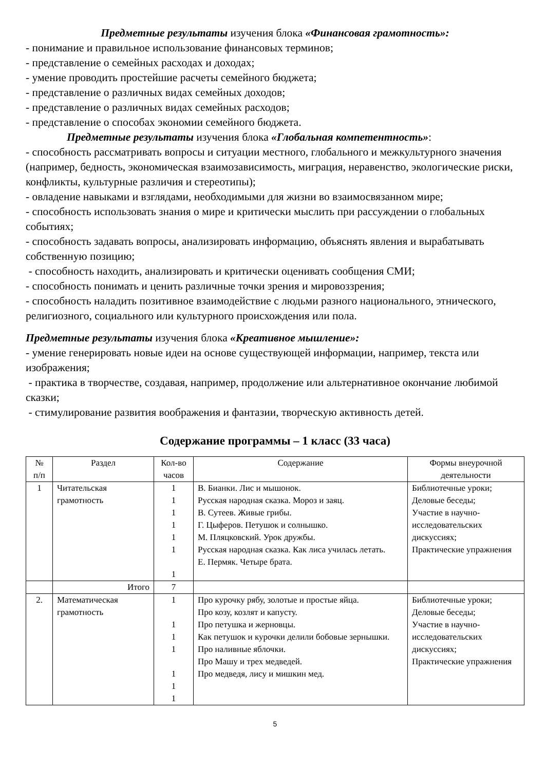Предметные результаты изучения блока «Финансовая грамотность»:
- понимание и правильное использование финансовых терминов;
- представление о семейных расходах и доходах;
- умение проводить простейшие расчеты семейного бюджета;
- представление о различных видах семейных доходов;
- представление о различных видах семейных расходов;
- представление о способах экономии семейного бюджета.
Предметные результаты изучения блока «Глобальная компетентность»:
- способность рассматривать вопросы и ситуации местного, глобального и межкультурного значения (например, бедность, экономическая взаимозависимость, миграция, неравенство, экологические риски, конфликты, культурные различия и стереотипы);
- овладение навыками и взглядами, необходимыми для жизни во взаимосвязанном мире;
- способность использовать знания о мире и критически мыслить при рассуждении о глобальных событиях;
- способность задавать вопросы, анализировать информацию, объяснять явления и вырабатывать собственную позицию;
- способность находить, анализировать и критически оценивать сообщения СМИ;
- способность понимать и ценить различные точки зрения и мировоззрения;
- способность наладить позитивное взаимодействие с людьми разного национального, этнического, религиозного, социального или культурного происхождения или пола.
Предметные результаты изучения блока «Креативное мышление»:
- умение генерировать новые идеи на основе существующей информации, например, текста или изображения;
- практика в творчестве, создавая, например, продолжение или альтернативное окончание любимой сказки;
- стимулирование развития воображения и фантазии, творческую активность детей.
Содержание программы – 1 класс (33 часа)
| № п/п | Раздел | Кол-во часов | Содержание | Формы внеурочной деятельности |
| --- | --- | --- | --- | --- |
| 1 | Читательская грамотность | 1 1 1 1 1 1 1 | В. Бианки. Лис и мышонок. Русская народная сказка. Мороз и заяц. В. Сутеев. Живые грибы. Г. Цыферов. Петушок и солнышко. М. Пляцковский. Урок дружбы. Русская народная сказка. Как лиса училась летать. Е. Пермяк. Четыре брата. | Библиотечные уроки; Деловые беседы; Участие в научно-исследовательских дискуссиях; Практические упражнения |
| | Итого | 7 | | |
| 2. | Математическая грамотность | 1 1 1 1 1 1 1 | Про курочку рябу, золотые и простые яйца. Про козу, козлят и капусту. Про петушка и жерновцы. Как петушок и курочки делили бобовые зернышки. Про наливные яблочки. Про Машу и трех медведей. Про медведя, лису и мишкин мед. | Библиотечные уроки; Деловые беседы; Участие в научно-исследовательских дискуссиях; Практические упражнения |
5